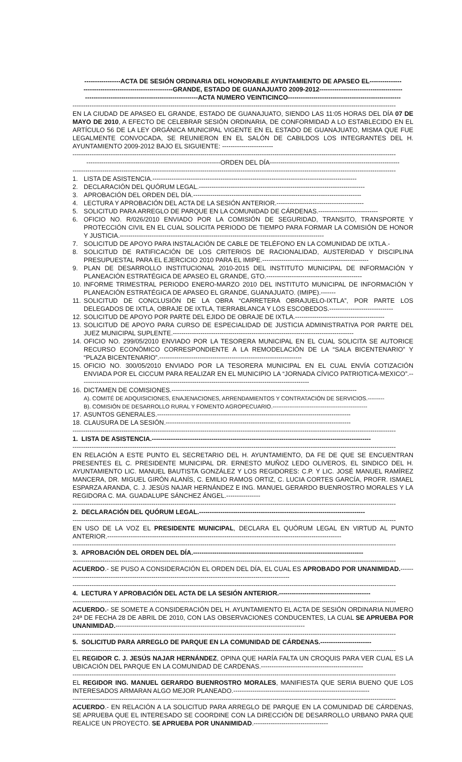-----------------ACTA DE SESIÓN ORDINARIA DEL HONORABLE AYUNTAMIENTO DE APASEO EL---------------
------------------------------------------GRANDE, ESTADO DE GUANAJUATO 2009-2012---------------------------------------
-----------------------------------------------------ACTA NUMERO VEINTICINCO-----------------------------------------------------
--------------------------------------------------------------------------------------------------------------------------------------------------------
EN LA CIUDAD DE APASEO EL GRANDE, ESTADO DE GUANAJUATO, SIENDO LAS 11:05 HORAS DEL DÍA 07 DE MAYO DE 2010, A EFECTO DE CELEBRAR SESIÓN ORDINARIA, DE CONFORMIDAD A LO ESTABLECIDO EN EL ARTÍCULO 56 DE LA LEY ORGÁNICA MUNICIPAL VIGENTE EN EL ESTADO DE GUANAJUATO, MISMA QUE FUE LEGALMENTE CONVOCADA, SE REUNIERON EN EL SALÓN DE CABILDOS LOS INTEGRANTES DEL H. AYUNTAMIENTO 2009-2012 BAJO EL SIGUIENTE: ------------------------
--------------------------------------------------------------------------------------------------------------------------------------------------------
---------------------------------------------------------------ORDEN DEL DÍA-------------------------------------------------------------
--------------------------------------------------------------------------------------------------------------------------------------------------------
1. LISTA DE ASISTENCIA.------------------------------------------------------------------------------------------------
2. DECLARACIÓN DEL QUÓRUM LEGAL.------------------------------------------------------------------------------
3. APROBACIÓN DEL ORDEN DEL DÍA.-------------------------------------------------------------------------------
4. LECTURA Y APROBACIÓN DEL ACTA DE LA SESIÓN ANTERIOR.-----------------------------------------
5. SOLICITUD PARA ARREGLO DE PARQUE EN LA COMUNIDAD DE CÁRDENAS.----------------------------
6. OFICIO NO. R/026/2010 ENVIADO POR LA COMISIÓN DE SEGURIDAD, TRANSITO, TRANSPORTE Y PROTECCIÓN CIVIL EN EL CUAL SOLICITA PERIODO DE TIEMPO PARA FORMAR LA COMISIÓN DE HONOR Y JUSTICIA.------------------------------------------------------------------------------------------------
7. SOLICITUD DE APOYO PARA INSTALACIÓN DE CABLE DE TELÉFONO EN LA COMUNIDAD DE IXTLA.-
8. SOLICITUD DE RATIFICACIÓN DE LOS CRITERIOS DE RACIONALIDAD, AUSTERIDAD Y DISCIPLINA PRESUPUESTAL PARA EL EJERCICIO 2010 PARA EL IMIPE.--------------------------------------------------
9. PLAN DE DESARROLLO INSTITUCIONAL 2010-2015 DEL INSTITUTO MUNICIPAL DE INFORMACIÓN Y PLANEACIÓN ESTRATÉGICA DE APASEO EL GRANDE, GTO.---------------------------------------------
10. INFORME TRIMESTRAL PERIODO ENERO-MARZO 2010 DEL INSTITUTO MUNICIPAL DE INFORMACIÓN Y PLANEACIÓN ESTRATÉGICA DE APASEO EL GRANDE, GUANAJUATO. (IMIPE).-------
11. SOLICITUD DE CONCLUSIÓN DE LA OBRA “CARRETERA OBRAJUELO-IXTLA”, POR PARTE LOS DELEGADOS DE IXTLA, OBRAJE DE IXTLA, TIERRABLANCA Y LOS ESCOBEDOS.------------------------------
12. SOLICITUD DE APOYO POR PARTE DEL EJIDO DE OBRAJE DE IXTLA.------------------------------------------
13. SOLICITUD DE APOYO PARA CURSO DE ESPECIALIDAD DE JUSTICIA ADMINISTRATIVA POR PARTE DEL JUEZ MUNICIPAL SUPLENTE.-------------------------------------------------------------------------------------
14. OFICIO NO. 299/05/2010 ENVIADO POR LA TESORERA MUNICIPAL EN EL CUAL SOLICITA SE AUTORICE RECURSO ECONÓMICO CORRESPONDIENTE A LA REMODELACIÓN DE LA “SALA BICENTENARIO” Y “PLAZA BICENTENARIO”.-------------------------------------------------------------------
15. OFICIO NO. 300/05/2010 ENVIADO POR LA TESORERA MUNICIPAL EN EL CUAL ENVÍA COTIZACIÓN ENVIADA POR EL CICCUM PARA REALIZAR EN EL MUNICIPIO LA “JORNADA CÍVICO PATRIOTICA-MEXICO”.------------------------------------------------------------------------------------------------------------
16. DICTAMEN DE COMISIONES.---------------------------------------------------------------------------------------
A). COMITÉ DE ADQUISICIONES, ENAJENACIONES, ARRENDAMIENTOS Y CONTRATACIÓN DE SERVICIOS.---------
B). COMISIÓN DE DESARROLLO RURAL Y FOMENTO AGROPECUARIO.---------------------------------------------------
17. ASUNTOS GENERALES.-------------------------------------------------------------------------------------------
18. CLAUSURA DE LA SESIÓN.---------------------------------------------------------------------------------------
--------------------------------------------------------------------------------------------------------------------------------------------------------
1. LISTA DE ASISTENCIA.-------------------------------------------------------------------------------------------------------
--------------------------------------------------------------------------------------------------------------------------------------------------------
EN RELACIÓN A ESTE PUNTO EL SECRETARIO DEL H. AYUNTAMIENTO, DA FE DE QUE SE ENCUENTRAN PRESENTES EL C. PRESIDENTE MUNICIPAL DR. ERNESTO MUÑOZ LEDO OLIVEROS, EL SINDICO DEL H. AYUNTAMIENTO LIC. MANUEL BAUTISTA GONZÁLEZ Y LOS REGIDORES: C.P. Y LIC. JOSÉ MANUEL RAMÍREZ MANCERA, DR. MIGUEL GIRÓN ALANÍS, C. EMILIO RAMOS ORTIZ, C. LUCIA CORTES GARCÍA, PROFR. ISMAEL ESPARZA ARANDA, C. J. JESÚS NAJAR HERNÁNDEZ E ING. MANUEL GERARDO BUENROSTRO MORALES Y LA REGIDORA C. MA. GUADALUPE SÁNCHEZ ÁNGEL.----------------
--------------------------------------------------------------------------------------------------------------------------------------------------------
2. DECLARACIÓN DEL QUÓRUM LEGAL.------------------------------------------------------------------------------
--------------------------------------------------------------------------------------------------------------------------------------------------------
EN USO DE LA VOZ EL PRESIDENTE MUNICIPAL, DECLARA EL QUÓRUM LEGAL EN VIRTUD AL PUNTO ANTERIOR.--------------------------------------------------------------------------------------------------------------
--------------------------------------------------------------------------------------------------------------------------------------------------------
3. APROBACIÓN DEL ORDEN DEL DÍA.--------------------------------------------------------------------------------
--------------------------------------------------------------------------------------------------------------------------------------------------------
ACUERDO.- SE PUSO A CONSIDERACIÓN EL ORDEN DEL DÍA, EL CUAL ES APROBADO POR UNANIMIDAD.------------------------------------------------------------------------------------------------------------
--------------------------------------------------------------------------------------------------------------------------------------------------------
4. LECTURA Y APROBACIÓN DEL ACTA DE LA SESIÓN ANTERIOR.-------------------------------------------
--------------------------------------------------------------------------------------------------------------------------------------------------------
ACUERDO.- SE SOMETE A CONSIDERACIÓN DEL H. AYUNTAMIENTO EL ACTA DE SESIÓN ORDINARIA NUMERO 24ª DE FECHA 28 DE ABRIL DE 2010, CON LAS OBSERVACIONES CONDUCENTES, LA CUAL SE APRUEBA POR UNANIMIDAD.-----------------------------------------------------------------------------------------
--------------------------------------------------------------------------------------------------------------------------------------------------------
5. SOLICITUD PARA ARREGLO DE PARQUE EN LA COMUNIDAD DE CÁRDENAS.------------------------
--------------------------------------------------------------------------------------------------------------------------------------------------------
EL REGIDOR C. J. JESÚS NAJAR HERNÁNDEZ, OPINA QUE HARÍA FALTA UN CROQUIS PARA VER CUAL ES LA UBICACIÓN DEL PARQUE EN LA COMUNIDAD DE CARDENAS.------------------------------------------------
--------------------------------------------------------------------------------------------------------------------------------------------------------
EL REGIDOR ING. MANUEL GERARDO BUENROSTRO MORALES, MANIFIESTA QUE SERIA BUENO QUE LOS INTERESADOS ARMARAN ALGO MEJOR PLANEADO.----------------------------------------------------------------
--------------------------------------------------------------------------------------------------------------------------------------------------------
ACUERDO.- EN RELACIÓN A LA SOLICITUD PARA ARREGLO DE PARQUE EN LA COMUNIDAD DE CÁRDENAS, SE APRUEBA QUE EL INTERESADO SE COORDINE CON LA DIRECCIÓN DE DESARROLLO URBANO PARA QUE REALICE UN PROYECTO. SE APRUEBA POR UNANIMIDAD.-----------------------------------